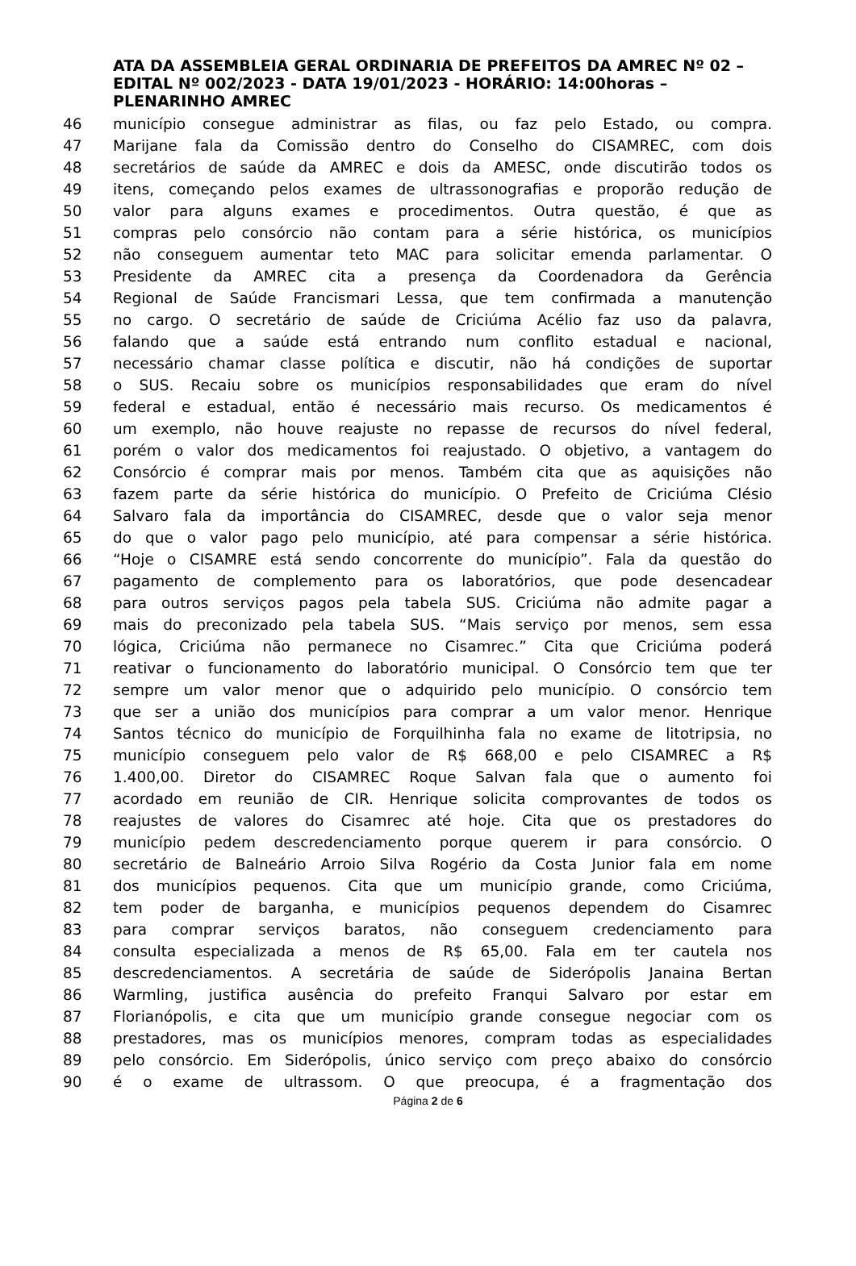ATA DA ASSEMBLEIA GERAL ORDINARIA DE PREFEITOS DA AMREC Nº 02 – EDITAL Nº 002/2023 - DATA 19/01/2023 - HORÁRIO: 14:00horas – PLENARINHO AMREC
46 município consegue administrar as filas, ou faz pelo Estado, ou compra.
47 Marijane fala da Comissão dentro do Conselho do CISAMREC, com dois
48 secretários de saúde da AMREC e dois da AMESC, onde discutirão todos os
49 itens, começando pelos exames de ultrassonografias e proporão redução de
50 valor para alguns exames e procedimentos. Outra questão, é que as
51 compras pelo consórcio não contam para a série histórica, os municípios
52 não conseguem aumentar teto MAC para solicitar emenda parlamentar. O
53 Presidente da AMREC cita a presença da Coordenadora da Gerência
54 Regional de Saúde Francismari Lessa, que tem confirmada a manutenção
55 no cargo. O secretário de saúde de Criciúma Acélio faz uso da palavra,
56 falando que a saúde está entrando num conflito estadual e nacional,
57 necessário chamar classe política e discutir, não há condições de suportar
58 o SUS. Recaiu sobre os municípios responsabilidades que eram do nível
59 federal e estadual, então é necessário mais recurso. Os medicamentos é
60 um exemplo, não houve reajuste no repasse de recursos do nível federal,
61 porém o valor dos medicamentos foi reajustado. O objetivo, a vantagem do
62 Consórcio é comprar mais por menos. Também cita que as aquisições não
63 fazem parte da série histórica do município. O Prefeito de Criciúma Clésio
64 Salvaro fala da importância do CISAMREC, desde que o valor seja menor
65 do que o valor pago pelo município, até para compensar a série histórica.
66 “Hoje o CISAMRE está sendo concorrente do município”. Fala da questão do
67 pagamento de complemento para os laboratórios, que pode desencadear
68 para outros serviços pagos pela tabela SUS. Criciúma não admite pagar a
69 mais do preconizado pela tabela SUS. “Mais serviço por menos, sem essa
70 lógica, Criciúma não permanece no Cisamrec.” Cita que Criciúma poderá
71 reativar o funcionamento do laboratório municipal. O Consórcio tem que ter
72 sempre um valor menor que o adquirido pelo município. O consórcio tem
73 que ser a união dos municípios para comprar a um valor menor. Henrique
74 Santos técnico do município de Forquilhinha fala no exame de litotripsia, no
75 município conseguem pelo valor de R$ 668,00 e pelo CISAMREC a R$
76 1.400,00. Diretor do CISAMREC Roque Salvan fala que o aumento foi
77 acordado em reunião de CIR. Henrique solicita comprovantes de todos os
78 reajustes de valores do Cisamrec até hoje. Cita que os prestadores do
79 município pedem descredenciamento porque querem ir para consórcio. O
80 secretário de Balneário Arroio Silva Rogério da Costa Junior fala em nome
81 dos municípios pequenos. Cita que um município grande, como Criciúma,
82 tem poder de barganha, e municípios pequenos dependem do Cisamrec
83 para comprar serviços baratos, não conseguem credenciamento para
84 consulta especializada a menos de R$ 65,00. Fala em ter cautela nos
85 descredenciamentos. A secretária de saúde de Siderópolis Janaina Bertan
86 Warmling, justifica ausência do prefeito Franqui Salvaro por estar em
87 Florianópolis, e cita que um município grande consegue negociar com os
88 prestadores, mas os municípios menores, compram todas as especialidades
89 pelo consórcio. Em Siderópolis, único serviço com preço abaixo do consórcio
90 é o exame de ultrassom. O que preocupa, é a fragmentação dos
Página 2 de 6